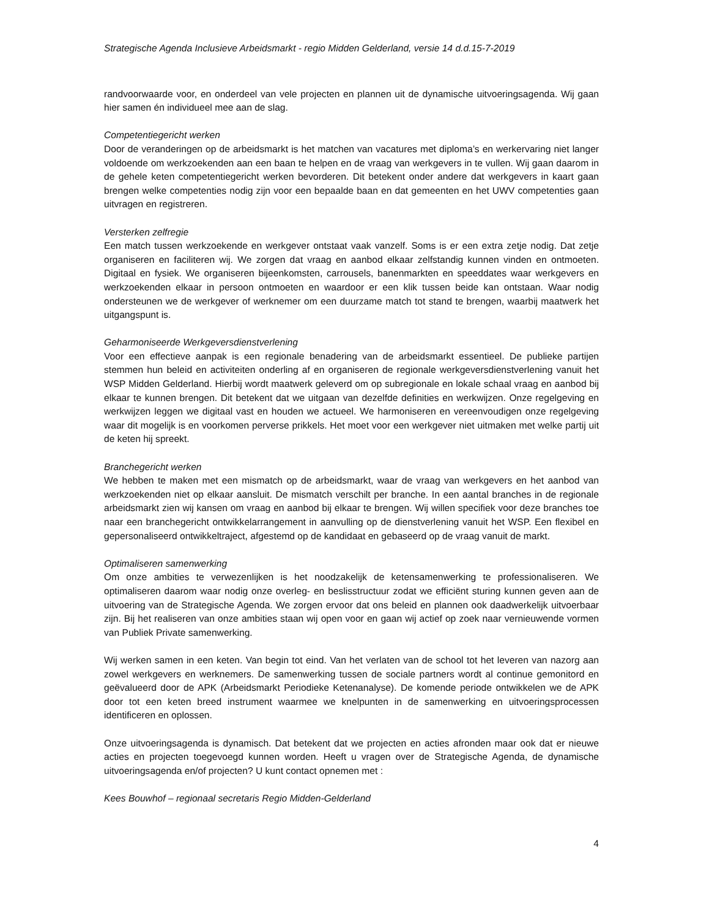Strategische Agenda Inclusieve Arbeidsmarkt - regio Midden Gelderland, versie 14 d.d.15-7-2019
randvoorwaarde voor, en onderdeel van vele projecten en plannen uit de dynamische uitvoeringsagenda. Wij gaan hier samen én individueel mee aan de slag.
Competentiegericht werken
Door de veranderingen op de arbeidsmarkt is het matchen van vacatures met diploma’s en werkervaring niet langer voldoende om werkzoekenden aan een baan te helpen en de vraag van werkgevers in te vullen. Wij gaan daarom in de gehele keten competentiegericht werken bevorderen. Dit betekent onder andere dat werkgevers in kaart gaan brengen welke competenties nodig zijn voor een bepaalde baan en dat gemeenten en het UWV competenties gaan uitvragen en registreren.
Versterken zelfregie
Een match tussen werkzoekende en werkgever ontstaat vaak vanzelf. Soms is er een extra zetje nodig. Dat zetje organiseren en faciliteren wij. We zorgen dat vraag en aanbod elkaar zelfstandig kunnen vinden en ontmoeten. Digitaal en fysiek. We organiseren bijeenkomsten, carrousels, banenmarkten en speeddates waar werkgevers en werkzoekenden elkaar in persoon ontmoeten en waardoor er een klik tussen beide kan ontstaan. Waar nodig ondersteunen we de werkgever of werknemer om een duurzame match tot stand te brengen, waarbij maatwerk het uitgangspunt is.
Geharmoniseerde Werkgeversdienstverlening
Voor een effectieve aanpak is een regionale benadering van de arbeidsmarkt essentieel. De publieke partijen stemmen hun beleid en activiteiten onderling af en organiseren de regionale werkgeversdienstverlening vanuit het WSP Midden Gelderland. Hierbij wordt maatwerk geleverd om op subregionale en lokale schaal vraag en aanbod bij elkaar te kunnen brengen. Dit betekent dat we uitgaan van dezelfde definities en werkwijzen. Onze regelgeving en werkwijzen leggen we digitaal vast en houden we actueel. We harmoniseren en vereenvoudigen onze regelgeving waar dit mogelijk is en voorkomen perverse prikkels. Het moet voor een werkgever niet uitmaken met welke partij uit de keten hij spreekt.
Branchegericht werken
We hebben te maken met een mismatch op de arbeidsmarkt, waar de vraag van werkgevers en het aanbod van werkzoekenden niet op elkaar aansluit. De mismatch verschilt per branche. In een aantal branches in de regionale arbeidsmarkt zien wij kansen om vraag en aanbod bij elkaar te brengen. Wij willen specifiek voor deze branches toe naar een branchegericht ontwikkelarrangement in aanvulling op de dienstverlening vanuit het WSP. Een flexibel en gepersonaliseerd ontwikkeltraject, afgestemd op de kandidaat en gebaseerd op de vraag vanuit de markt.
Optimaliseren samenwerking
Om onze ambities te verwezenlijken is het noodzakelijk de ketensamenwerking te professionaliseren. We optimaliseren daarom waar nodig onze overleg- en beslisstructuur zodat we efficiënt sturing kunnen geven aan de uitvoering van de Strategische Agenda. We zorgen ervoor dat ons beleid en plannen ook daadwerkelijk uitvoerbaar zijn. Bij het realiseren van onze ambities staan wij open voor en gaan wij actief op zoek naar vernieuwende vormen van Publiek Private samenwerking.
Wij werken samen in een keten. Van begin tot eind. Van het verlaten van de school tot het leveren van nazorg aan zowel werkgevers en werknemers. De samenwerking tussen de sociale partners wordt al continue gemonitord en geëvalueerd door de APK (Arbeidsmarkt Periodieke Ketenanalyse). De komende periode ontwikkelen we de APK door tot een keten breed instrument waarmee we knelpunten in de samenwerking en uitvoeringsprocessen identificeren en oplossen.
Onze uitvoeringsagenda is dynamisch. Dat betekent dat we projecten en acties afronden maar ook dat er nieuwe acties en projecten toegevoegd kunnen worden. Heeft u vragen over de Strategische Agenda, de dynamische uitvoeringsagenda en/of projecten? U kunt contact opnemen met :
Kees Bouwhof – regionaal secretaris Regio Midden-Gelderland
4